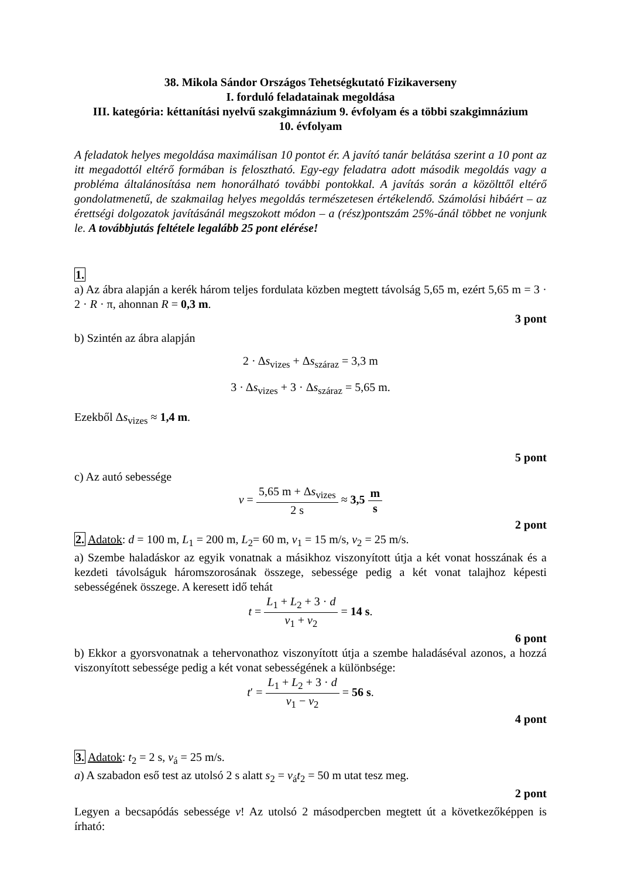38. Mikola Sándor Országos Tehetségkutató Fizikaverseny
I. forduló feladatainak megoldása
III. kategória: kéttanítási nyelvű szakgimnázium 9. évfolyam és a többi szakgimnázium
10. évfolyam
A feladatok helyes megoldása maximálisan 10 pontot ér. A javító tanár belátása szerint a 10 pont az itt megadottól eltérő formában is felosztható. Egy-egy feladatra adott második megoldás vagy a probléma általánosítása nem honorálható további pontokkal. A javítás során a közölttől eltérő gondolatmenetű, de szakmailag helyes megoldás természetesen értékelendő. Számolási hibáért – az érettségi dolgozatok javításánál megszokott módon – a (rész)pontszám 25%-ánál többet ne vonjunk le. A továbbjutás feltétele legalább 25 pont elérése!
1.
a) Az ábra alapján a kerék három teljes fordulata közben megtett távolság 5,65 m, ezért 5,65 m = 3 · 2 · R · π, ahonnan R = 0,3 m.
3 pont
b) Szintén az ábra alapján
2 · Δs<sub>vizes</sub> + Δs<sub>száraz</sub> = 3,3 m
3 · Δs<sub>vizes</sub> + 3 · Δs<sub>száraz</sub> = 5,65 m.
Ezekből Δs<sub>vizes</sub> ≈ 1,4 m.
5 pont
c) Az autó sebessége
v = 5,65 m + Δs<sub>vizes</sub> 2 s ≈ 3,5 m s
2 pont
2. Adatok: d = 100 m, L<sub>1</sub> = 200 m, L<sub>2</sub>= 60 m, v<sub>1</sub> = 15 m/s, v<sub>2</sub> = 25 m/s.
a) Szembe haladáskor az egyik vonatnak a másikhoz viszonyított útja a két vonat hosszának és a kezdeti távolságuk háromszorosának összege, sebessége pedig a két vonat talajhoz képesti sebességének összege. A keresett idő tehát
t = L<sub>1</sub> + L<sub>2</sub> + 3 · d v<sub>1</sub> + v<sub>2</sub> = 14 s.
6 pont
b) Ekkor a gyorsvonatnak a tehervonathoz viszonyított útja a szembe haladáséval azonos, a hozzá viszonyított sebessége pedig a két vonat sebességének a különbsége:
t′ = L<sub>1</sub> + L<sub>2</sub> + 3 · d v<sub>1</sub> − v<sub>2</sub> = 56 s.
4 pont
3. Adatok: t<sub>2</sub> = 2 s, v<sub>á</sub> = 25 m/s.
a) A szabadon eső test az utolsó 2 s alatt s<sub>2</sub> = v<sub>á</sub>t<sub>2</sub> = 50 m utat tesz meg.
2 pont
Legyen a becsapódás sebessége v! Az utolsó 2 másodpercben megtett út a következőképpen is írható: